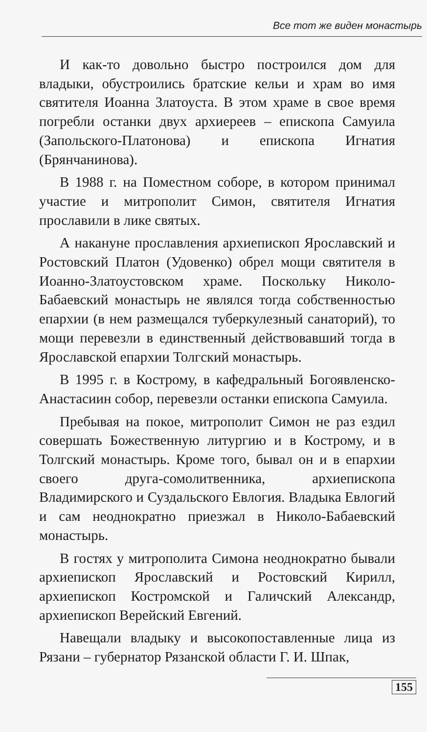Все тот же виден монастырь
И как-то довольно быстро построился дом для владыки, обустроились братские кельи и храм во имя святителя Иоанна Златоуста. В этом храме в свое время погребли останки двух архиереев – епископа Самуила (Запольского-Платонова) и епископа Игнатия (Брянчанинова).
В 1988 г. на Поместном соборе, в котором принимал участие и митрополит Симон, святителя Игнатия прославили в лике святых.
А накануне прославления архиепископ Ярославский и Ростовский Платон (Удовенко) обрел мощи святителя в Иоанно-Златоустовском храме. Поскольку Николо-Бабаевский монастырь не являлся тогда собственностью епархии (в нем размещался туберкулезный санаторий), то мощи перевезли в единственный действовавший тогда в Ярославской епархии Толгский монастырь.
В 1995 г. в Кострому, в кафедральный Богоявленско-Анастасиин собор, перевезли останки епископа Самуила.
Пребывая на покое, митрополит Симон не раз ездил совершать Божественную литургию и в Кострому, и в Толгский монастырь. Кроме того, бывал он и в епархии своего друга-сомолитвенника, архиепископа Владимирского и Суздальского Евлогия. Владыка Евлогий и сам неоднократно приезжал в Николо-Бабаевский монастырь.
В гостях у митрополита Симона неоднократно бывали архиепископ Ярославский и Ростовский Кирилл, архиепископ Костромской и Галичский Александр, архиепископ Верейский Евгений.
Навещали владыку и высокопоставленные лица из Рязани – губернатор Рязанской области Г. И. Шпак,
155